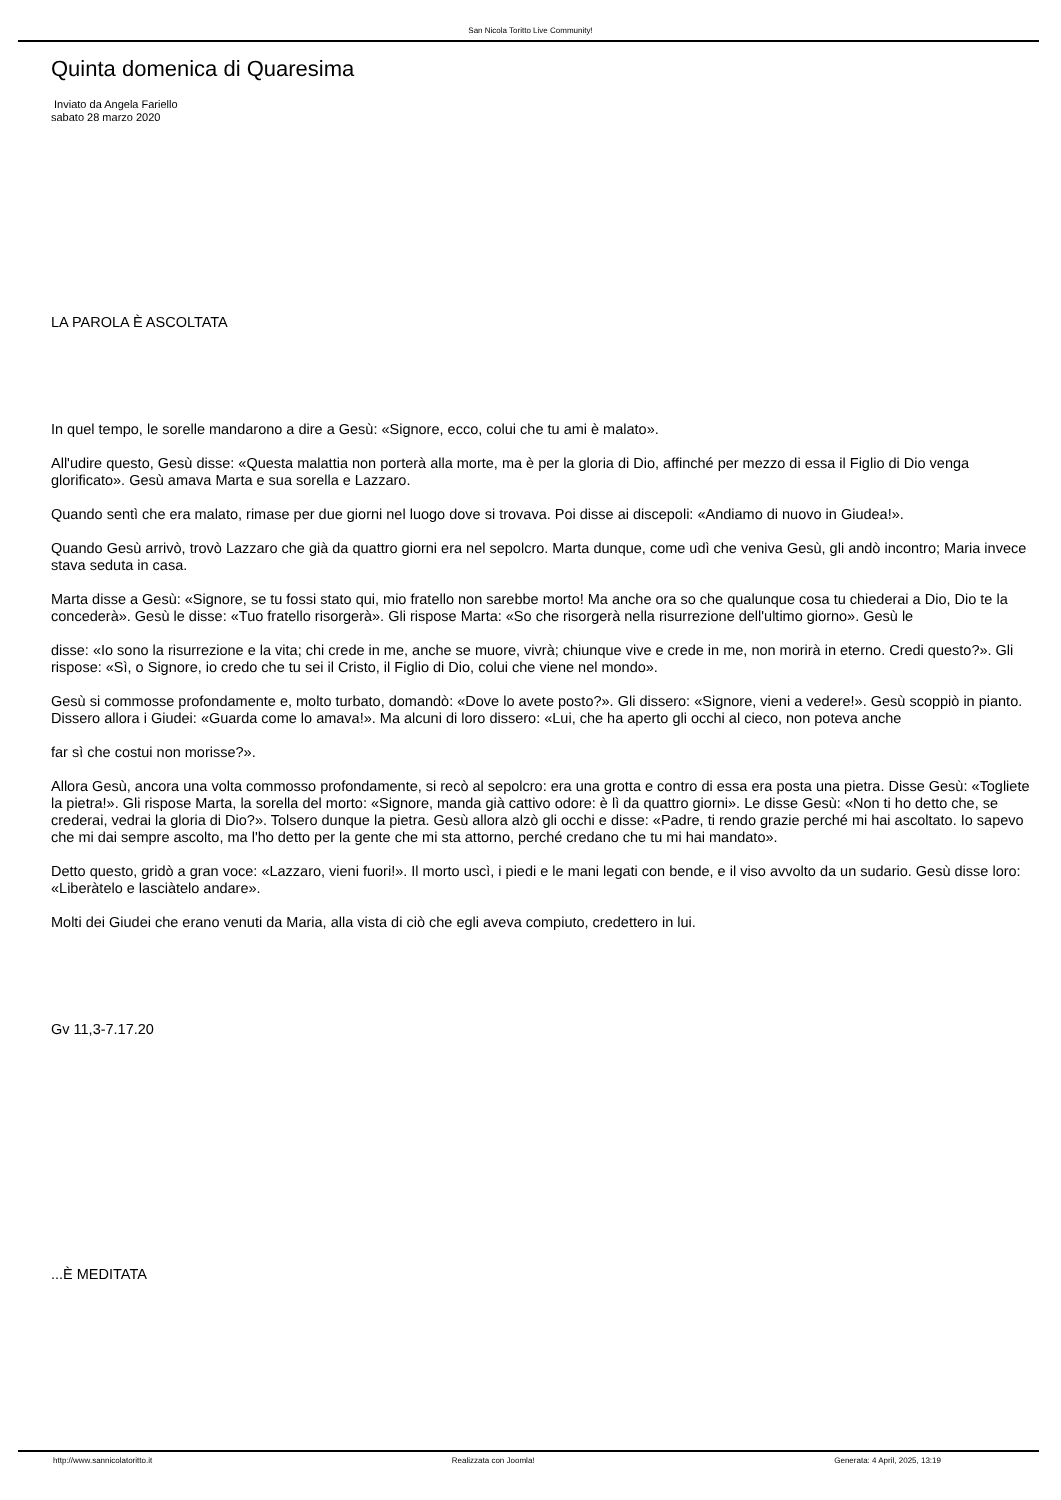San Nicola Toritto Live Community!
Quinta domenica di Quaresima
Inviato da Angela Fariello
sabato 28 marzo 2020
LA PAROLA È ASCOLTATA
In quel tempo, le sorelle mandarono a dire a Gesù: «Signore, ecco, colui che tu ami è malato».
All'udire questo, Gesù disse: «Questa malattia non porterà alla morte, ma è per la gloria di Dio, affinché per mezzo di essa il Figlio di Dio venga glorificato». Gesù amava Marta e sua sorella e Lazzaro.
Quando sentì che era malato, rimase per due giorni nel luogo dove si trovava. Poi disse ai discepoli: «Andiamo di nuovo in Giudea!».
Quando Gesù arrivò, trovò Lazzaro che già da quattro giorni era nel sepolcro. Marta dunque, come udì che veniva Gesù, gli andò incontro; Maria invece stava seduta in casa.
Marta disse a Gesù: «Signore, se tu fossi stato qui, mio fratello non sarebbe morto! Ma anche ora so che qualunque cosa tu chiederai a Dio, Dio te la concederà». Gesù le disse: «Tuo fratello risorgerà». Gli rispose Marta: «So che risorgerà nella risurrezione dell'ultimo giorno». Gesù le
disse: «Io sono la risurrezione e la vita; chi crede in me, anche se muore, vivrà; chiunque vive e crede in me, non morirà in eterno. Credi questo?». Gli rispose: «Sì, o Signore, io credo che tu sei il Cristo, il Figlio di Dio, colui che viene nel mondo».
Gesù si commosse profondamente e, molto turbato, domandò: «Dove lo avete posto?». Gli dissero: «Signore, vieni a vedere!». Gesù scoppiò in pianto. Dissero allora i Giudei: «Guarda come lo amava!». Ma alcuni di loro dissero: «Lui, che ha aperto gli occhi al cieco, non poteva anche
far sì che costui non morisse?».
Allora Gesù, ancora una volta commosso profondamente, si recò al sepolcro: era una grotta e contro di essa era posta una pietra. Disse Gesù: «Togliete la pietra!». Gli rispose Marta, la sorella del morto: «Signore, manda già cattivo odore: è lì da quattro giorni». Le disse Gesù: «Non ti ho detto che, se crederai, vedrai la gloria di Dio?». Tolsero dunque la pietra. Gesù allora alzò gli occhi e disse: «Padre, ti rendo grazie perché mi hai ascoltato. Io sapevo che mi dai sempre ascolto, ma l'ho detto per la gente che mi sta attorno, perché credano che tu mi hai mandato».
Detto questo, gridò a gran voce: «Lazzaro, vieni fuori!». Il morto uscì, i piedi e le mani legati con bende, e il viso avvolto da un sudario. Gesù disse loro: «Liberàtelo e lasciàtelo andare».
Molti dei Giudei che erano venuti da Maria, alla vista di ciò che egli aveva compiuto, credettero in lui.
Gv 11,3-7.17.20
...È MEDITATA
http://www.sannicolatoritto.it Realizzata con Joomla! Generata: 4 April, 2025, 13:19